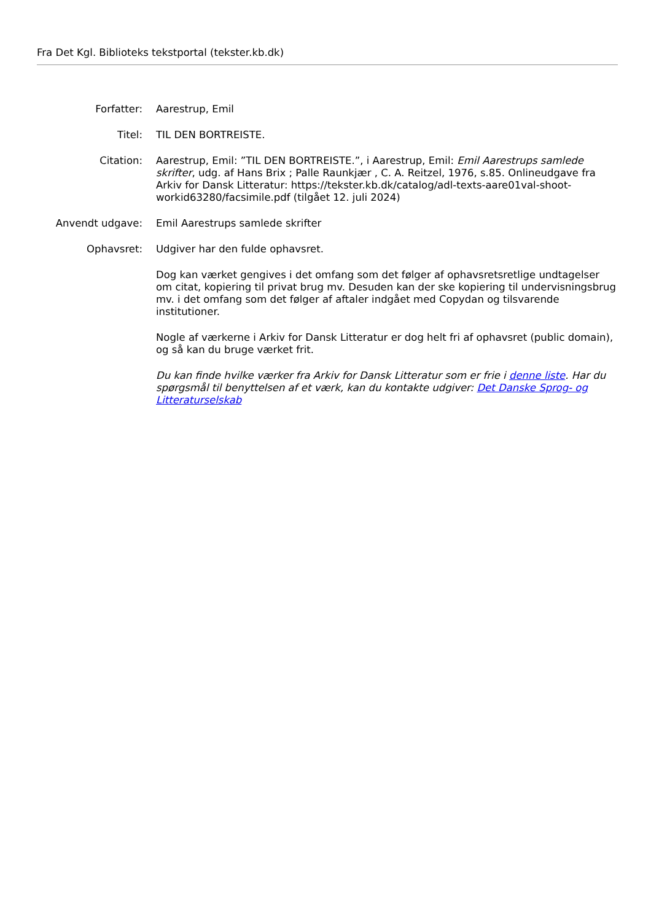Fra Det Kgl. Biblioteks tekstportal (tekster.kb.dk)
| Forfatter: | Aarestrup, Emil |
| Titel: | TIL DEN BORTREISTE. |
| Citation: | Aarestrup, Emil: ”TIL DEN BORTREISTE.”, i Aarestrup, Emil: Emil Aarestrups samlede skrifter , udg. af Hans Brix ; Palle Raunkjær , C. A. Reitzel, 1976, s.85. Onlineudgave fra Arkiv for Dansk Litteratur: https://tekster.kb.dk/catalog/adl-texts-aare01val-shoot-workid63280/facsimile.pdf (tilgået 12. juli 2024) |
| Anvendt udgave: | Emil Aarestrups samlede skrifter |
| Ophavsret: | Udgiver har den fulde ophavsret. Dog kan værket gengives i det omfang som det følger af ophavsretsretlige undtagelser om citat, kopiering til privat brug mv. Desuden kan der ske kopiering til undervisningsbrug mv. i det omfang som det følger af aftaler indgået med Copydan og tilsvarende institutioner. Nogle af værkerne i Arkiv for Dansk Litteratur er dog helt fri af ophavsret (public domain), og så kan du bruge værket frit. Du kan finde hvilke værker fra Arkiv for Dansk Litteratur som er frie i denne liste . Har du spørgsmål til benyttelsen af et værk, kan du kontakte udgiver: Det Danske Sprog- og Litteraturselskab |